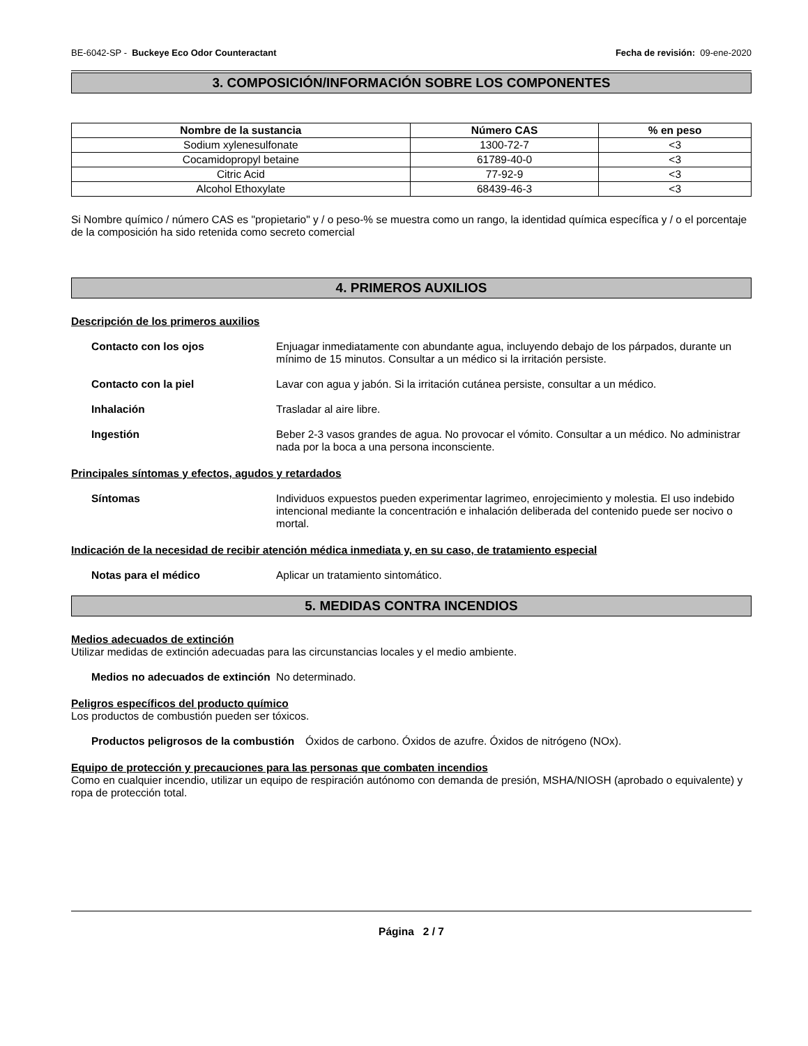BE-6042-SP - Buckeye Eco Odor Counteractant Fecha de revisión: 09-ene-2020
3. COMPOSICIÓN/INFORMACIÓN SOBRE LOS COMPONENTES
| Nombre de la sustancia | Número CAS | % en peso |
| --- | --- | --- |
| Sodium xylenesulfonate | 1300-72-7 | <3 |
| Cocamidopropyl betaine | 61789-40-0 | <3 |
| Citric Acid | 77-92-9 | <3 |
| Alcohol Ethoxylate | 68439-46-3 | <3 |
Si Nombre químico / número CAS es "propietario" y / o peso-% se muestra como un rango, la identidad química específica y / o el porcentaje de la composición ha sido retenida como secreto comercial
4. PRIMEROS AUXILIOS
Descripción de los primeros auxilios
Contacto con los ojos Enjuagar inmediatamente con abundante agua, incluyendo debajo de los párpados, durante un mínimo de 15 minutos. Consultar a un médico si la irritación persiste.
Contacto con la piel Lavar con agua y jabón. Si la irritación cutánea persiste, consultar a un médico.
Inhalación Trasladar al aire libre.
Ingestión Beber 2-3 vasos grandes de agua. No provocar el vómito. Consultar a un médico. No administrar nada por la boca a una persona inconsciente.
Principales síntomas y efectos, agudos y retardados
Síntomas Individuos expuestos pueden experimentar lagrimeo, enrojecimiento y molestia. El uso indebido intencional mediante la concentración e inhalación deliberada del contenido puede ser nocivo o mortal.
Indicación de la necesidad de recibir atención médica inmediata y, en su caso, de tratamiento especial
Notas para el médico Aplicar un tratamiento sintomático.
5. MEDIDAS CONTRA INCENDIOS
Medios adecuados de extinción
Utilizar medidas de extinción adecuadas para las circunstancias locales y el medio ambiente.
Medios no adecuados de extinción
No determinado.
Peligros específicos del producto químico
Los productos de combustión pueden ser tóxicos.
Productos peligrosos de la combustión
Óxidos de carbono. Óxidos de azufre. Óxidos de nitrógeno (NOx).
Equipo de protección y precauciones para las personas que combaten incendios
Como en cualquier incendio, utilizar un equipo de respiración autónomo con demanda de presión, MSHA/NIOSH (aprobado o equivalente) y ropa de protección total.
Página 2 / 7